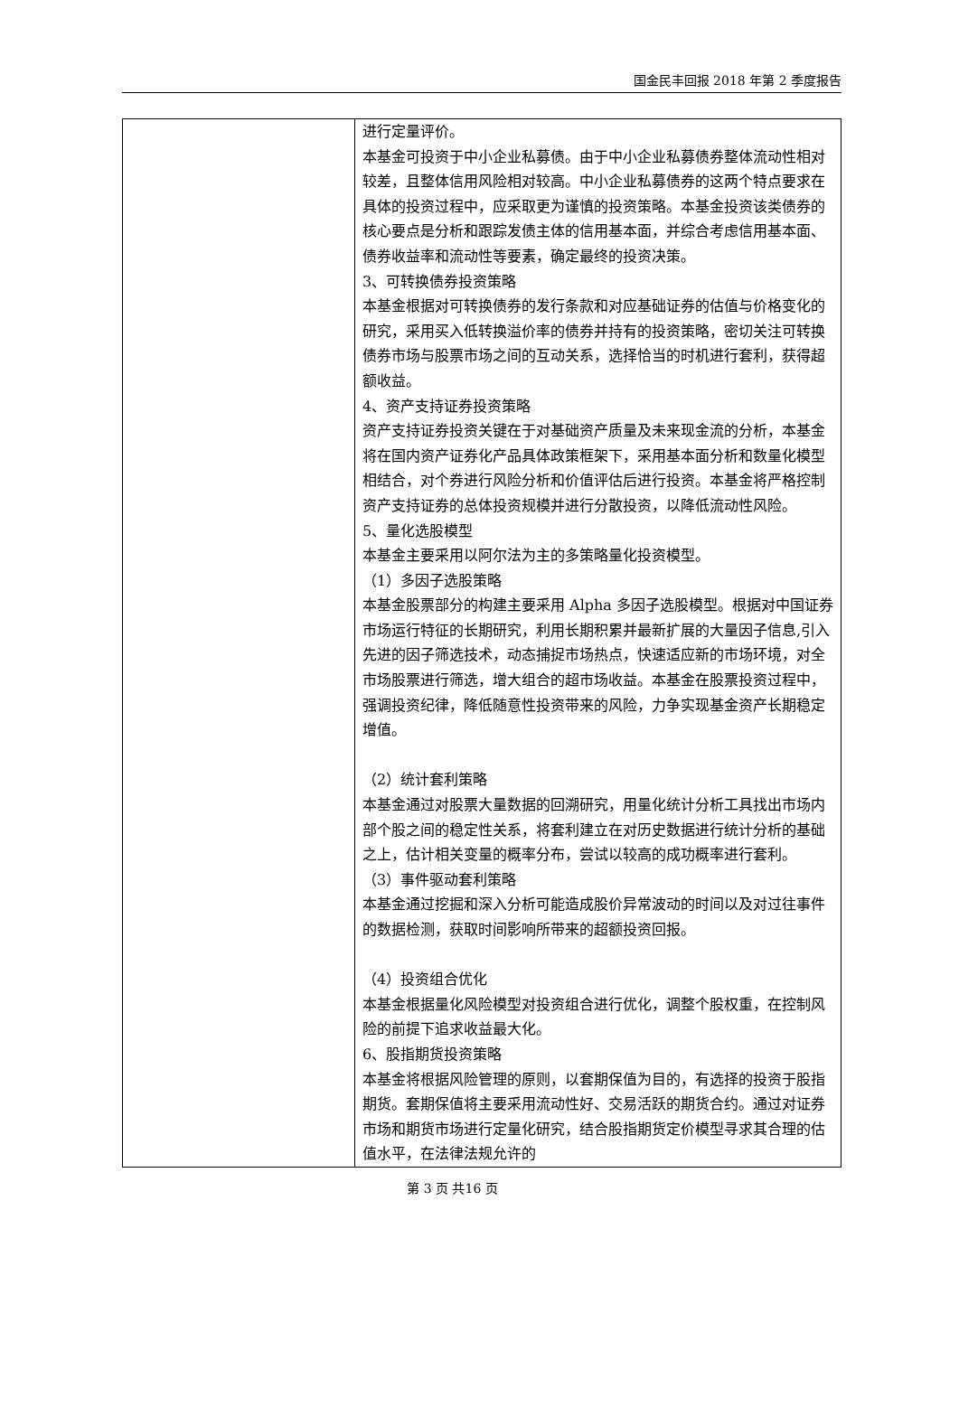国金民丰回报 2018 年第 2 季度报告
| | 进行定量评价。 本基金可投资于中小企业私募债。由于中小企业私募债券整体流动性相对较差，且整体信用风险相对较高。中小企业私募债券的这两个特点要求在具体的投资过程中，应采取更为谨慎的投资策略。本基金投资该类债券的核心要点是分析和跟踪发债主体的信用基本面，并综合考虑信用基本面、债券收益率和流动性等要素，确定最终的投资决策。 3、可转换债券投资策略 本基金根据对可转换债券的发行条款和对应基础证券的估值与价格变化的研究，采用买入低转换溢价率的债券并持有的投资策略，密切关注可转换债券市场与股票市场之间的互动关系，选择恰当的时机进行套利，获得超额收益。 4、资产支持证券投资策略 资产支持证券投资关键在于对基础资产质量及未来现金流的分析，本基金将在国内资产证券化产品具体政策框架下，采用基本面分析和数量化模型相结合，对个券进行风险分析和价值评估后进行投资。本基金将严格控制资产支持证券的总体投资规模并进行分散投资，以降低流动性风险。 5、量化选股模型 本基金主要采用以阿尔法为主的多策略量化投资模型。 （1）多因子选股策略 本基金股票部分的构建主要采用 Alpha 多因子选股模型。根据对中国证券市场运行特征的长期研究，利用长期积累并最新扩展的大量因子信息,引入先进的因子筛选技术，动态捕捉市场热点，快速适应新的市场环境，对全市场股票进行筛选，增大组合的超市场收益。本基金在股票投资过程中，强调投资纪律，降低随意性投资带来的风险，力争实现基金资产长期稳定增值。 （2）统计套利策略 本基金通过对股票大量数据的回溯研究，用量化统计分析工具找出市场内部个股之间的稳定性关系，将套利建立在对历史数据进行统计分析的基础之上，估计相关变量的概率分布，尝试以较高的成功概率进行套利。 （3）事件驱动套利策略 本基金通过挖掘和深入分析可能造成股价异常波动的时间以及对过往事件的数据检测，获取时间影响所带来的超额投资回报。 （4）投资组合优化 本基金根据量化风险模型对投资组合进行优化，调整个股权重，在控制风险的前提下追求收益最大化。 6、股指期货投资策略 本基金将根据风险管理的原则，以套期保值为目的，有选择的投资于股指期货。套期保值将主要采用流动性好、交易活跃的期货合约。通过对证券市场和期货市场进行定量化研究，结合股指期货定价模型寻求其合理的估值水平，在法律法规允许的 |
第 3 页 共16 页